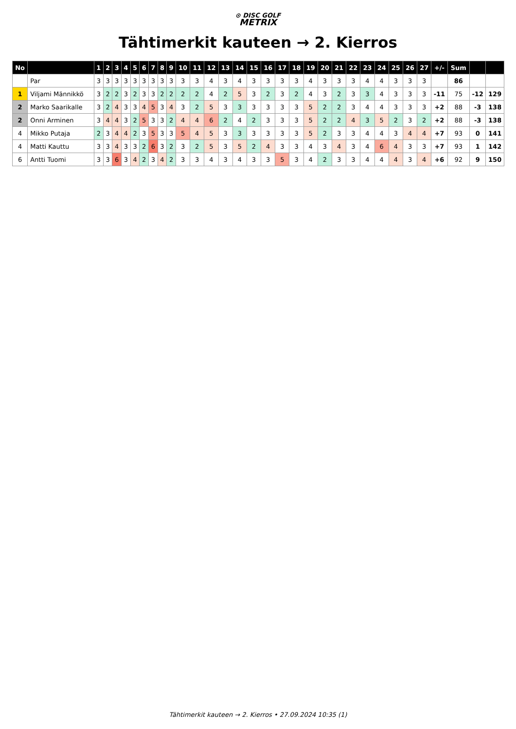⊙ DISC GOLF
METRIX
Tähtimerkit kauteen → 2. Kierros
| No | | 1 | 2 | 3 | 4 | 5 | 6 | 7 | 8 | 9 | 10 | 11 | 12 | 13 | 14 | 15 | 16 | 17 | 18 | 19 | 20 | 21 | 22 | 23 | 24 | 25 | 26 | 27 | +/- | Sum | | |
| --- | --- | --- | --- | --- | --- | --- | --- | --- | --- | --- | --- | --- | --- | --- | --- | --- | --- | --- | --- | --- | --- | --- | --- | --- | --- | --- | --- | --- | --- | --- | --- | --- |
| | Par | 3 | 3 | 3 | 3 | 3 | 3 | 3 | 3 | 3 | 3 | 3 | 4 | 3 | 4 | 3 | 3 | 3 | 3 | 4 | 3 | 3 | 3 | 4 | 4 | 3 | 3 | 3 | | 86 | | |
| 1 | Viljami Männikkö | 3 | 2 | 2 | 3 | 2 | 3 | 3 | 2 | 2 | 2 | 2 | 4 | 2 | 5 | 3 | 2 | 3 | 2 | 4 | 3 | 2 | 3 | 3 | 4 | 3 | 3 | 3 | -11 | 75 | -12 | 129 |
| 2 | Marko Saarikalle | 3 | 2 | 4 | 3 | 3 | 4 | 5 | 3 | 4 | 3 | 2 | 5 | 3 | 3 | 3 | 3 | 3 | 3 | 5 | 2 | 2 | 3 | 4 | 4 | 3 | 3 | 3 | +2 | 88 | -3 | 138 |
| 2 | Onni Arminen | 3 | 4 | 4 | 3 | 2 | 5 | 3 | 3 | 2 | 4 | 4 | 6 | 2 | 4 | 2 | 3 | 3 | 3 | 5 | 2 | 2 | 4 | 3 | 5 | 2 | 3 | 2 | +2 | 88 | -3 | 138 |
| 4 | Mikko Putaja | 2 | 3 | 4 | 4 | 2 | 3 | 5 | 3 | 3 | 5 | 4 | 5 | 3 | 3 | 3 | 3 | 3 | 3 | 5 | 2 | 3 | 3 | 4 | 4 | 3 | 4 | 4 | +7 | 93 | 0 | 141 |
| 4 | Matti Kauttu | 3 | 3 | 4 | 3 | 3 | 2 | 6 | 3 | 2 | 3 | 2 | 5 | 3 | 5 | 2 | 4 | 3 | 3 | 4 | 3 | 4 | 3 | 4 | 6 | 4 | 3 | 3 | +7 | 93 | 1 | 142 |
| 6 | Antti Tuomi | 3 | 3 | 6 | 3 | 4 | 2 | 3 | 4 | 2 | 3 | 3 | 4 | 3 | 4 | 3 | 3 | 5 | 3 | 4 | 2 | 3 | 3 | 4 | 4 | 4 | 3 | 4 | +6 | 92 | 9 | 150 |
Tähtimerkit kauteen → 2. Kierros • 27.09.2024 10:35 (1)